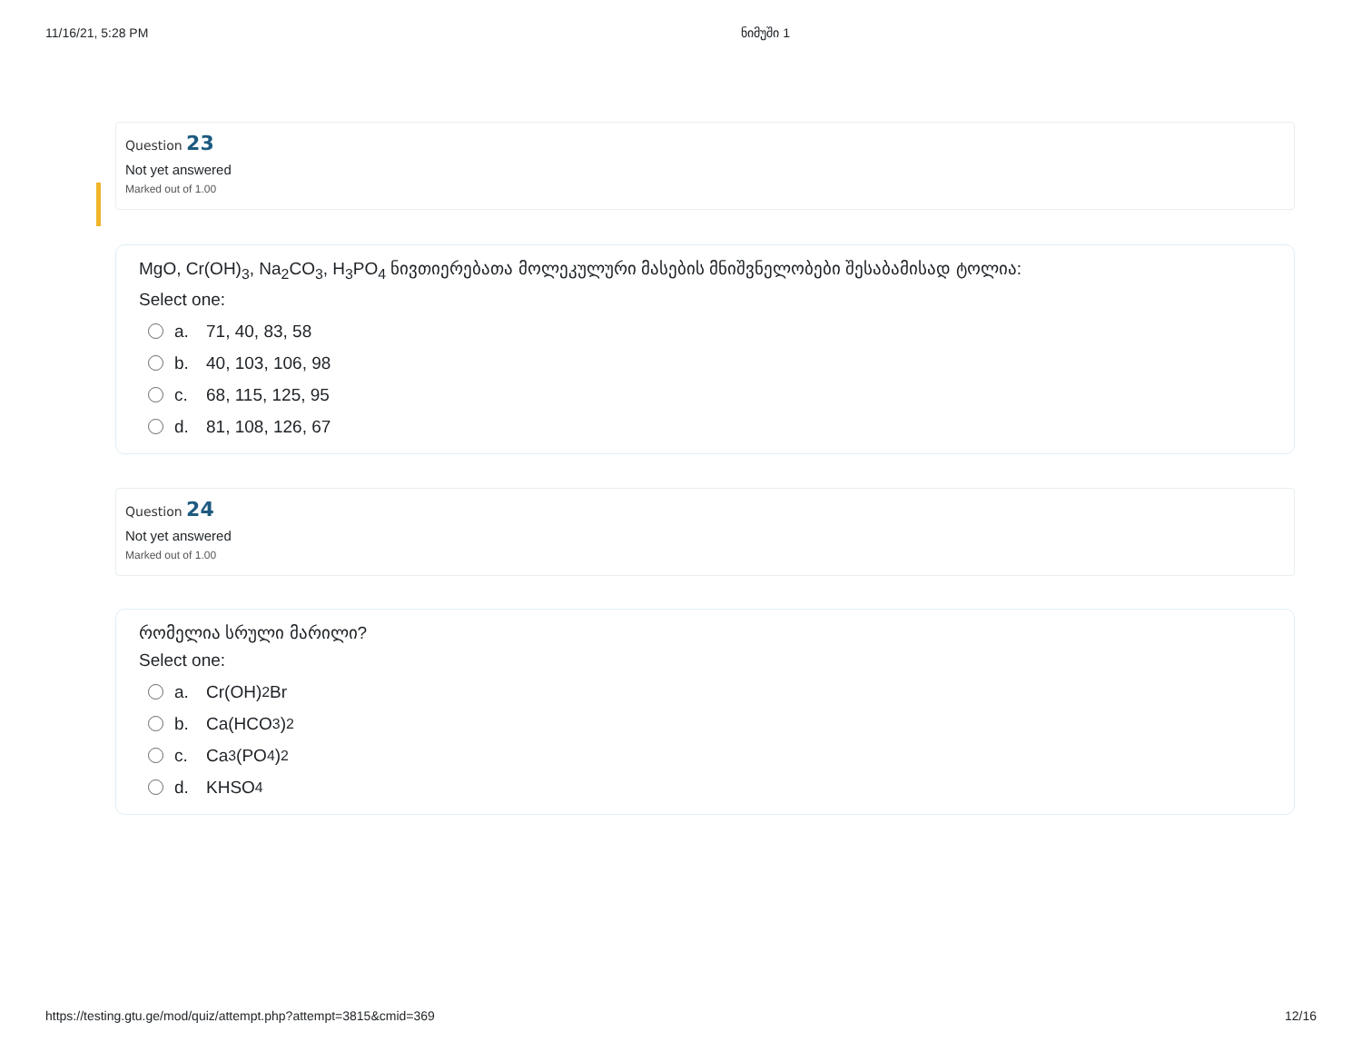11/16/21, 5:28 PM ნიმუში 1
Question 23
Not yet answered
Marked out of 1.00
MgO, Cr(OH)<sub>3</sub>, Na<sub>2</sub>CO<sub>3</sub>, H<sub>3</sub>PO<sub>4</sub> ნივთიერებათა მოლეკულური მასების მნიშვნელობები შესაბამისად ტოლია:
Select one:
a. 71, 40, 83, 58
b. 40, 103, 106, 98
c. 68, 115, 125, 95
d. 81, 108, 126, 67
Question 24
Not yet answered
Marked out of 1.00
რომელია სრული მარილი?
Select one:
a. Cr(OH)<sub>2</sub>Br
b. Ca(HCO<sub>3</sub>)<sub>2</sub>
c. Ca<sub>3</sub>(PO<sub>4</sub>)<sub>2</sub>
d. KHSO<sub>4</sub>
https://testing.gtu.ge/mod/quiz/attempt.php?attempt=3815&cmid=369 12/16